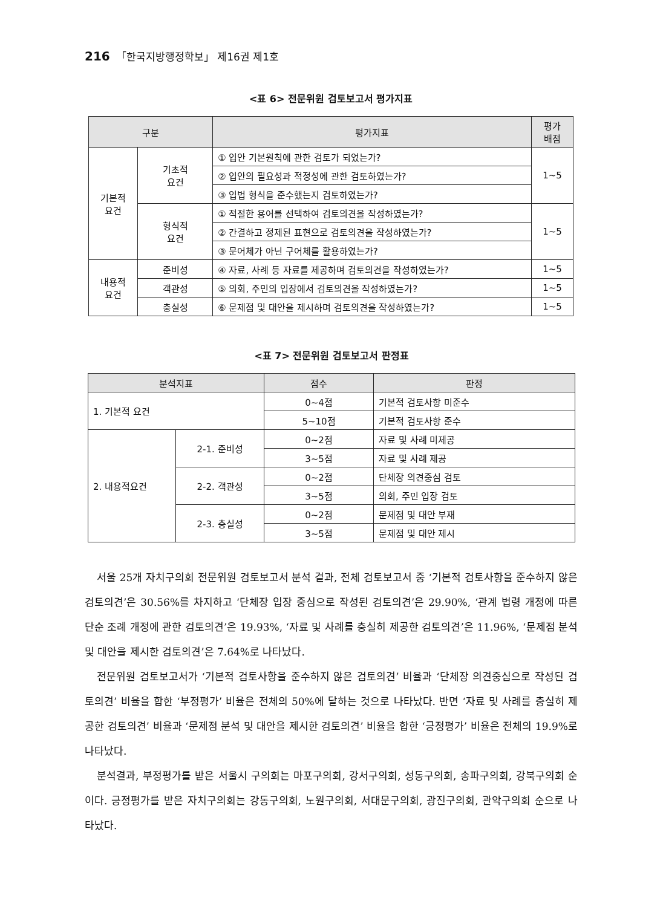216 「한국지방행정학보」 제16권 제1호
<표 6> 전문위원 검토보고서 평가지표
| 구분 | | 평가지표 | 평가 배점 |
| --- | --- | --- | --- |
| 기본적 요건 | 기초적 요건 | ① 입안 기본원칙에 관한 검토가 되었는가? | 1~5 |
| | | ② 입안의 필요성과 적정성에 관한 검토하였는가? | |
| | | ③ 입법 형식을 준수했는지 검토하였는가? | |
| | 형식적 요건 | ① 적절한 용어를 선택하여 검토의견을 작성하였는가? | 1~5 |
| | | ② 간결하고 정제된 표현으로 검토의견을 작성하였는가? | |
| | | ③ 문어체가 아닌 구어체를 활용하였는가? | |
| 내용적 요건 | 준비성 | ④ 자료, 사례 등 자료를 제공하며 검토의견을 작성하였는가? | 1~5 |
| | 객관성 | ⑤ 의회, 주민의 입장에서 검토의견을 작성하였는가? | 1~5 |
| | 충실성 | ⑥ 문제점 및 대안을 제시하며 검토의견을 작성하였는가? | 1~5 |
<표 7> 전문위원 검토보고서 판정표
| 분석지표 | | 점수 | 판정 |
| --- | --- | --- | --- |
| 1. 기본적 요건 | | 0~4점 | 기본적 검토사항 미준수 |
| | | 5~10점 | 기본적 검토사항 준수 |
| 2. 내용적요건 | 2-1. 준비성 | 0~2점 | 자료 및 사례 미제공 |
| | | 3~5점 | 자료 및 사례 제공 |
| | 2-2. 객관성 | 0~2점 | 단체장 의견중심 검토 |
| | | 3~5점 | 의회, 주민 입장 검토 |
| | 2-3. 충실성 | 0~2점 | 문제점 및 대안 부재 |
| | | 3~5점 | 문제점 및 대안 제시 |
서울 25개 자치구의회 전문위원 검토보고서 분석 결과, 전체 검토보고서 중 ‘기본적 검토사항을 준수하지 않은 검토의견’은 30.56%를 차지하고 ‘단체장 입장 중심으로 작성된 검토의견’은 29.90%, ‘관계 법령 개정에 따른 단순 조례 개정에 관한 검토의견’은 19.93%, ‘자료 및 사례를 충실히 제공한 검토의견’은 11.96%, ‘문제점 분석 및 대안을 제시한 검토의견’은 7.64%로 나타났다.
전문위원 검토보고서가 ‘기본적 검토사항을 준수하지 않은 검토의견’ 비율과 ‘단체장 의견중심으로 작성된 검토의견’ 비율을 합한 ‘부정평가’ 비율은 전체의 50%에 달하는 것으로 나타났다. 반면 ‘자료 및 사례를 충실히 제공한 검토의견’ 비율과 ‘문제점 분석 및 대안을 제시한 검토의견’ 비율을 합한 ‘긍정평가’ 비율은 전체의 19.9%로 나타났다.
분석결과, 부정평가를 받은 서울시 구의회는 마포구의회, 강서구의회, 성동구의회, 송파구의회, 강북구의회 순이다. 긍정평가를 받은 자치구의회는 강동구의회, 노원구의회, 서대문구의회, 광진구의회, 관악구의회 순으로 나타났다.